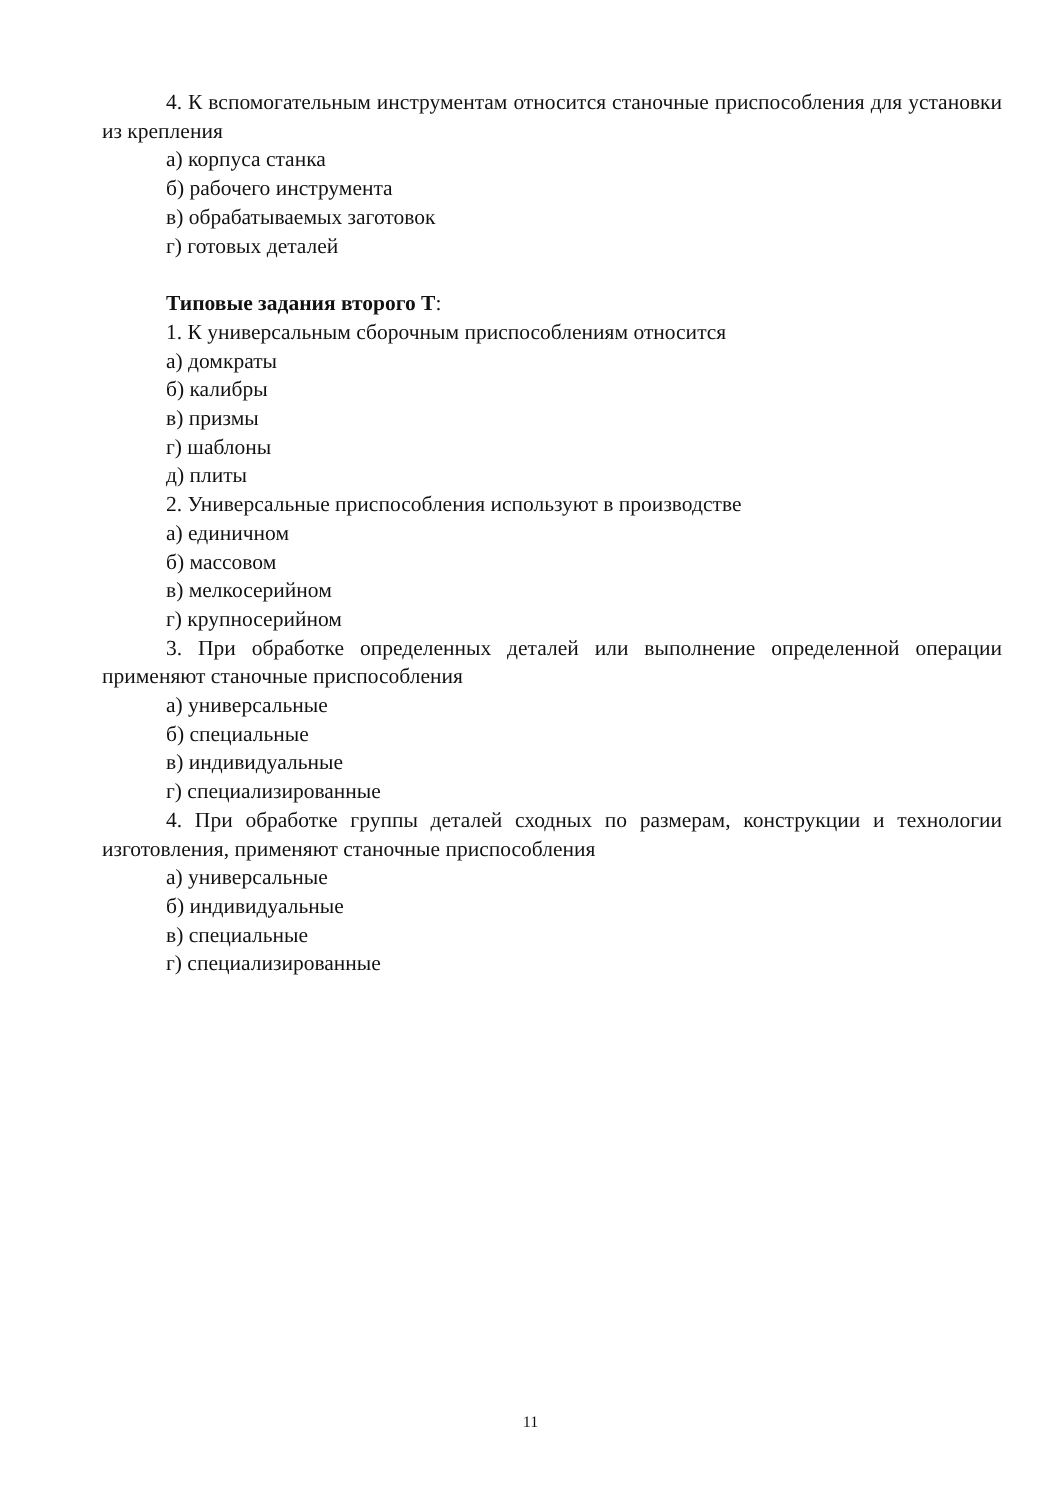4. К вспомогательным инструментам относится станочные приспособления для установки из крепления
а) корпуса станка
б) рабочего инструмента
в) обрабатываемых заготовок
г) готовых деталей
Типовые задания второго Т:
1. К универсальным сборочным приспособлениям относится
а) домкраты
б) калибры
в) призмы
г) шаблоны
д) плиты
2. Универсальные приспособления используют в производстве
а) единичном
б) массовом
в) мелкосерийном
г) крупносерийном
3. При обработке определенных деталей или выполнение определенной операции применяют станочные приспособления
а) универсальные
б) специальные
в) индивидуальные
г) специализированные
4. При обработке группы деталей сходных по размерам, конструкции и технологии изготовления, применяют станочные приспособления
а) универсальные
б) индивидуальные
в) специальные
г) специализированные
11